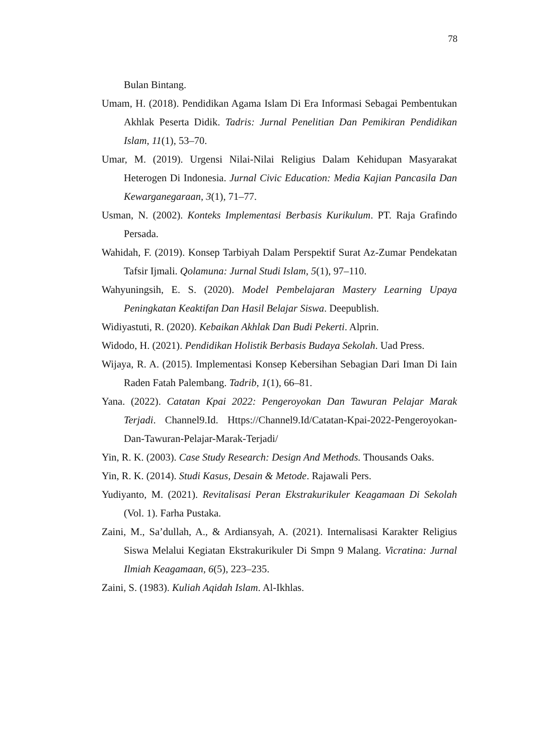78
Bulan Bintang.
Umam, H. (2018). Pendidikan Agama Islam Di Era Informasi Sebagai Pembentukan Akhlak Peserta Didik. Tadris: Jurnal Penelitian Dan Pemikiran Pendidikan Islam, 11(1), 53–70.
Umar, M. (2019). Urgensi Nilai-Nilai Religius Dalam Kehidupan Masyarakat Heterogen Di Indonesia. Jurnal Civic Education: Media Kajian Pancasila Dan Kewarganegaraan, 3(1), 71–77.
Usman, N. (2002). Konteks Implementasi Berbasis Kurikulum. PT. Raja Grafindo Persada.
Wahidah, F. (2019). Konsep Tarbiyah Dalam Perspektif Surat Az-Zumar Pendekatan Tafsir Ijmali. Qolamuna: Jurnal Studi Islam, 5(1), 97–110.
Wahyuningsih, E. S. (2020). Model Pembelajaran Mastery Learning Upaya Peningkatan Keaktifan Dan Hasil Belajar Siswa. Deepublish.
Widiyastuti, R. (2020). Kebaikan Akhlak Dan Budi Pekerti. Alprin.
Widodo, H. (2021). Pendidikan Holistik Berbasis Budaya Sekolah. Uad Press.
Wijaya, R. A. (2015). Implementasi Konsep Kebersihan Sebagian Dari Iman Di Iain Raden Fatah Palembang. Tadrib, 1(1), 66–81.
Yana. (2022). Catatan Kpai 2022: Pengeroyokan Dan Tawuran Pelajar Marak Terjadi. Channel9.Id. Https://Channel9.Id/Catatan-Kpai-2022-Pengeroyokan-Dan-Tawuran-Pelajar-Marak-Terjadi/
Yin, R. K. (2003). Case Study Research: Design And Methods. Thousands Oaks.
Yin, R. K. (2014). Studi Kasus, Desain & Metode. Rajawali Pers.
Yudiyanto, M. (2021). Revitalisasi Peran Ekstrakurikuler Keagamaan Di Sekolah (Vol. 1). Farha Pustaka.
Zaini, M., Sa’dullah, A., & Ardiansyah, A. (2021). Internalisasi Karakter Religius Siswa Melalui Kegiatan Ekstrakurikuler Di Smpn 9 Malang. Vicratina: Jurnal Ilmiah Keagamaan, 6(5), 223–235.
Zaini, S. (1983). Kuliah Aqidah Islam. Al-Ikhlas.